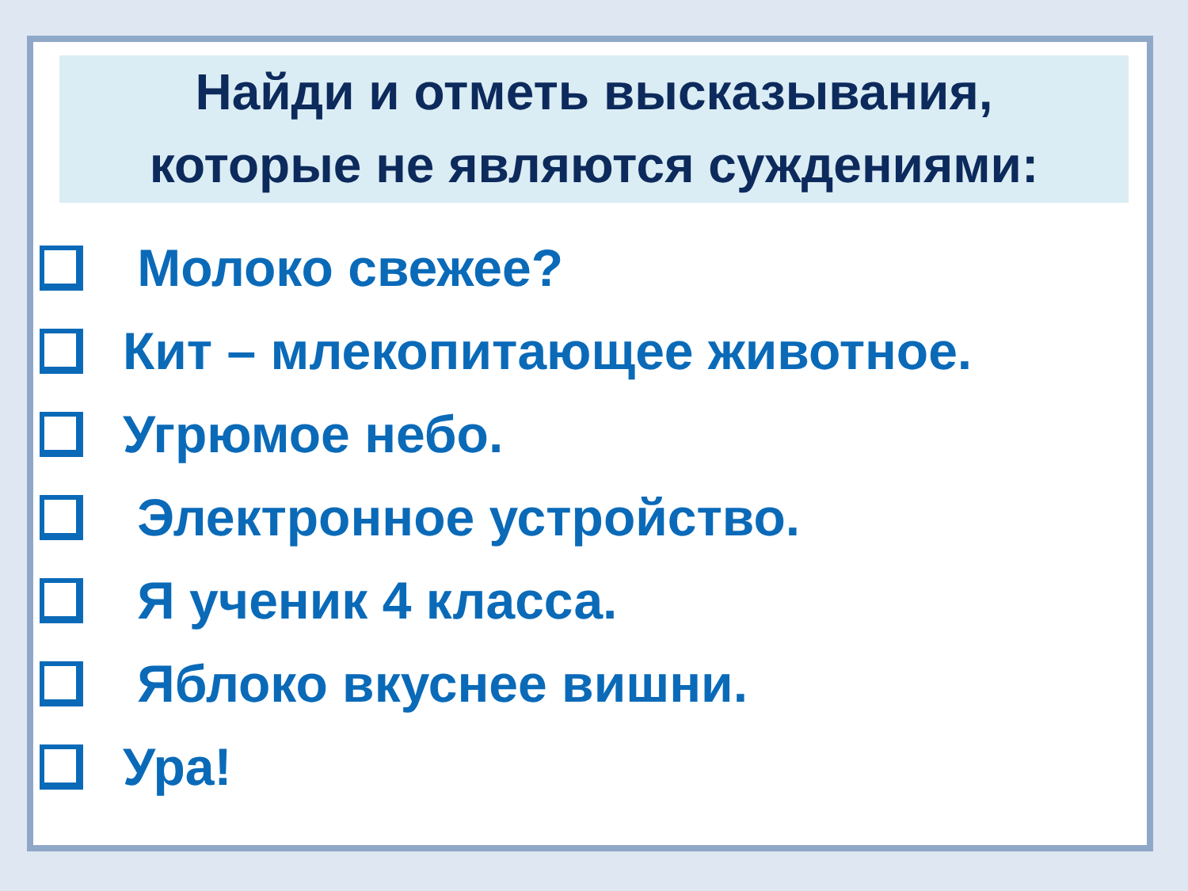Найди и отметь высказывания,
которые не являются суждениями:
Молоко свежее?
Кит – млекопитающее животное.
Угрюмое небо.
Электронное устройство.
Я ученик 4 класса.
Яблоко вкуснее вишни.
Ура!